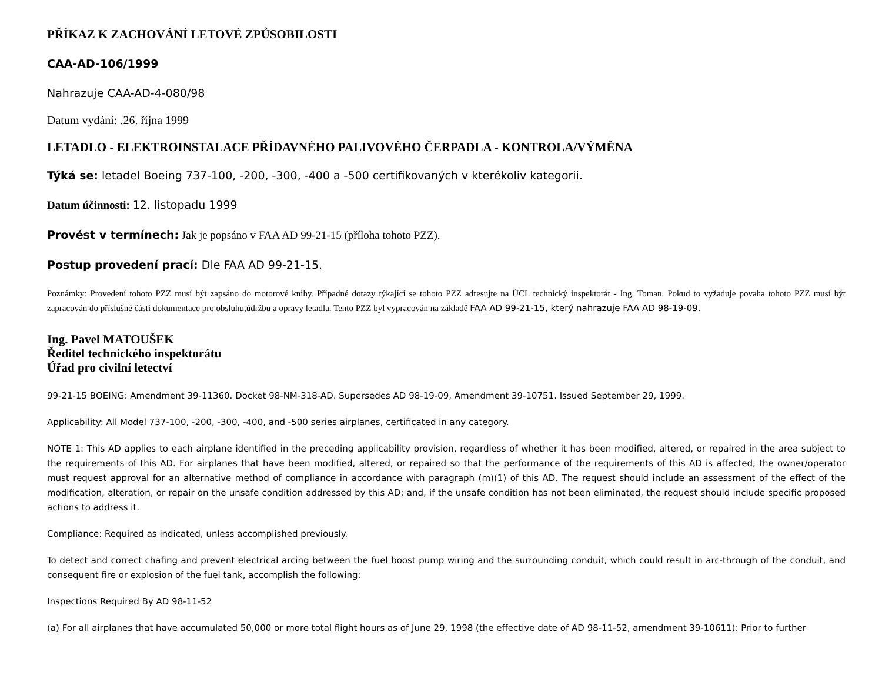PŘÍKAZ K ZACHOVÁNÍ LETOVÉ ZPŮSOBILOSTI
CAA-AD-106/1999
Nahrazuje CAA-AD-4-080/98
Datum vydání: .26. října 1999
LETADLO - ELEKTROINSTALACE PŘÍDAVNÉHO PALIVOVÉHO ČERPADLA - KONTROLA/VÝMĚNA
Týká se: letadel Boeing 737-100, -200, -300, -400 a -500 certifikovaných v kterékoliv kategorii.
Datum účinnosti: 12. listopadu 1999
Provést v termínech: Jak je popsáno v FAA AD 99-21-15 (příloha tohoto PZZ).
Postup provedení prací: Dle FAA AD 99-21-15.
Poznámky: Provedení tohoto PZZ musí být zapsáno do motorové knihy. Případné dotazy týkající se tohoto PZZ adresujte na ÚCL technický inspektorát - Ing. Toman. Pokud to vyžaduje povaha tohoto PZZ musí být zapracován do příslušné části dokumentace pro obsluhu,údržbu a opravy letadla. Tento PZZ byl vypracován na základě FAA AD 99-21-15, který nahrazuje FAA AD 98-19-09.
Ing. Pavel MATOUŠEK
Ředitel technického inspektorátu
Úřad pro civilní letectví
99-21-15 BOEING: Amendment 39-11360. Docket 98-NM-318-AD. Supersedes AD 98-19-09, Amendment 39-10751. Issued September 29, 1999.
Applicability: All Model 737-100, -200, -300, -400, and -500 series airplanes, certificated in any category.
NOTE 1: This AD applies to each airplane identified in the preceding applicability provision, regardless of whether it has been modified, altered, or repaired in the area subject to the requirements of this AD. For airplanes that have been modified, altered, or repaired so that the performance of the requirements of this AD is affected, the owner/operator must request approval for an alternative method of compliance in accordance with paragraph (m)(1) of this AD. The request should include an assessment of the effect of the modification, alteration, or repair on the unsafe condition addressed by this AD; and, if the unsafe condition has not been eliminated, the request should include specific proposed actions to address it.
Compliance: Required as indicated, unless accomplished previously.
To detect and correct chafing and prevent electrical arcing between the fuel boost pump wiring and the surrounding conduit, which could result in arc-through of the conduit, and consequent fire or explosion of the fuel tank, accomplish the following:
Inspections Required By AD 98-11-52
(a) For all airplanes that have accumulated 50,000 or more total flight hours as of June 29, 1998 (the effective date of AD 98-11-52, amendment 39-10611): Prior to further